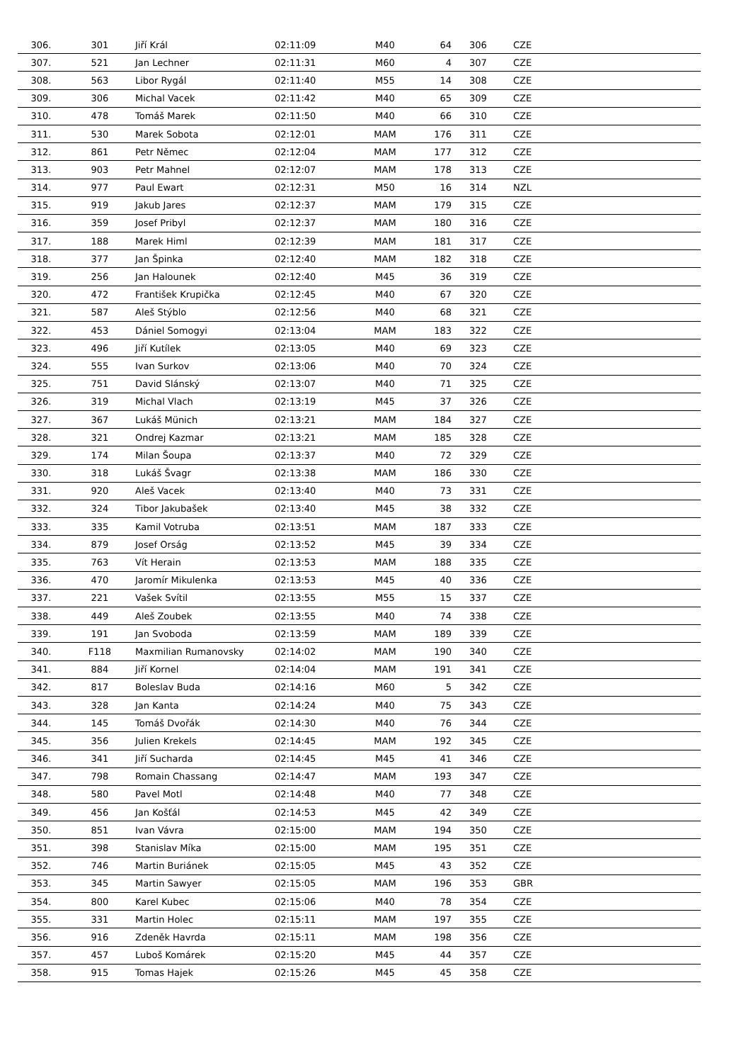| 306. | 301 | Jiří Král | 02:11:09 | M40 | 64 | 306 | CZE |
| 307. | 521 | Jan Lechner | 02:11:31 | M60 | 4 | 307 | CZE |
| 308. | 563 | Libor Rygál | 02:11:40 | M55 | 14 | 308 | CZE |
| 309. | 306 | Michal Vacek | 02:11:42 | M40 | 65 | 309 | CZE |
| 310. | 478 | Tomáš Marek | 02:11:50 | M40 | 66 | 310 | CZE |
| 311. | 530 | Marek Sobota | 02:12:01 | MAM | 176 | 311 | CZE |
| 312. | 861 | Petr Němec | 02:12:04 | MAM | 177 | 312 | CZE |
| 313. | 903 | Petr Mahnel | 02:12:07 | MAM | 178 | 313 | CZE |
| 314. | 977 | Paul Ewart | 02:12:31 | M50 | 16 | 314 | NZL |
| 315. | 919 | Jakub Jares | 02:12:37 | MAM | 179 | 315 | CZE |
| 316. | 359 | Josef Pribyl | 02:12:37 | MAM | 180 | 316 | CZE |
| 317. | 188 | Marek Himl | 02:12:39 | MAM | 181 | 317 | CZE |
| 318. | 377 | Jan Špinka | 02:12:40 | MAM | 182 | 318 | CZE |
| 319. | 256 | Jan Halounek | 02:12:40 | M45 | 36 | 319 | CZE |
| 320. | 472 | František Krupička | 02:12:45 | M40 | 67 | 320 | CZE |
| 321. | 587 | Aleš Stýblo | 02:12:56 | M40 | 68 | 321 | CZE |
| 322. | 453 | Dániel Somogyi | 02:13:04 | MAM | 183 | 322 | CZE |
| 323. | 496 | Jiří Kutílek | 02:13:05 | M40 | 69 | 323 | CZE |
| 324. | 555 | Ivan Surkov | 02:13:06 | M40 | 70 | 324 | CZE |
| 325. | 751 | David Slánský | 02:13:07 | M40 | 71 | 325 | CZE |
| 326. | 319 | Michal Vlach | 02:13:19 | M45 | 37 | 326 | CZE |
| 327. | 367 | Lukáš Münich | 02:13:21 | MAM | 184 | 327 | CZE |
| 328. | 321 | Ondrej Kazmar | 02:13:21 | MAM | 185 | 328 | CZE |
| 329. | 174 | Milan Šoupa | 02:13:37 | M40 | 72 | 329 | CZE |
| 330. | 318 | Lukáš Švagr | 02:13:38 | MAM | 186 | 330 | CZE |
| 331. | 920 | Aleš Vacek | 02:13:40 | M40 | 73 | 331 | CZE |
| 332. | 324 | Tibor Jakubašek | 02:13:40 | M45 | 38 | 332 | CZE |
| 333. | 335 | Kamil Votruba | 02:13:51 | MAM | 187 | 333 | CZE |
| 334. | 879 | Josef Orság | 02:13:52 | M45 | 39 | 334 | CZE |
| 335. | 763 | Vít Herain | 02:13:53 | MAM | 188 | 335 | CZE |
| 336. | 470 | Jaromír Mikulenka | 02:13:53 | M45 | 40 | 336 | CZE |
| 337. | 221 | Vašek Svítil | 02:13:55 | M55 | 15 | 337 | CZE |
| 338. | 449 | Aleš Zoubek | 02:13:55 | M40 | 74 | 338 | CZE |
| 339. | 191 | Jan Svoboda | 02:13:59 | MAM | 189 | 339 | CZE |
| 340. | F118 | Maxmilian Rumanovsky | 02:14:02 | MAM | 190 | 340 | CZE |
| 341. | 884 | Jiří Kornel | 02:14:04 | MAM | 191 | 341 | CZE |
| 342. | 817 | Boleslav Buda | 02:14:16 | M60 | 5 | 342 | CZE |
| 343. | 328 | Jan Kanta | 02:14:24 | M40 | 75 | 343 | CZE |
| 344. | 145 | Tomáš Dvořák | 02:14:30 | M40 | 76 | 344 | CZE |
| 345. | 356 | Julien Krekels | 02:14:45 | MAM | 192 | 345 | CZE |
| 346. | 341 | Jiří Sucharda | 02:14:45 | M45 | 41 | 346 | CZE |
| 347. | 798 | Romain Chassang | 02:14:47 | MAM | 193 | 347 | CZE |
| 348. | 580 | Pavel Motl | 02:14:48 | M40 | 77 | 348 | CZE |
| 349. | 456 | Jan Košťál | 02:14:53 | M45 | 42 | 349 | CZE |
| 350. | 851 | Ivan Vávra | 02:15:00 | MAM | 194 | 350 | CZE |
| 351. | 398 | Stanislav Míka | 02:15:00 | MAM | 195 | 351 | CZE |
| 352. | 746 | Martin Buriánek | 02:15:05 | M45 | 43 | 352 | CZE |
| 353. | 345 | Martin Sawyer | 02:15:05 | MAM | 196 | 353 | GBR |
| 354. | 800 | Karel Kubec | 02:15:06 | M40 | 78 | 354 | CZE |
| 355. | 331 | Martin Holec | 02:15:11 | MAM | 197 | 355 | CZE |
| 356. | 916 | Zdeněk Havrda | 02:15:11 | MAM | 198 | 356 | CZE |
| 357. | 457 | Luboš Komárek | 02:15:20 | M45 | 44 | 357 | CZE |
| 358. | 915 | Tomas Hajek | 02:15:26 | M45 | 45 | 358 | CZE |